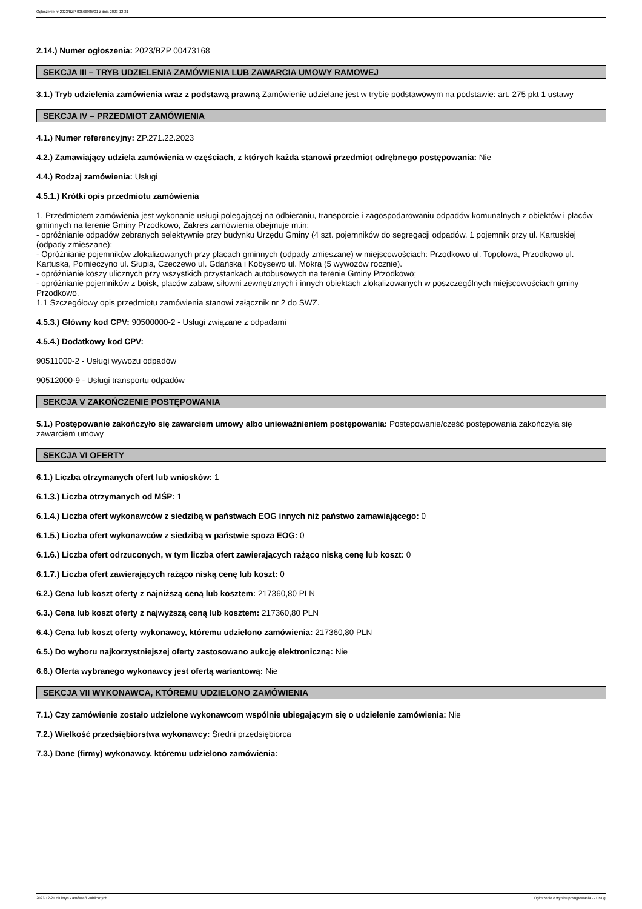Ogłoszenie nr 2023/BZP 00566985/01 z dnia 2023-12-21
2.14.) Numer ogłoszenia: 2023/BZP 00473168
SEKCJA III – TRYB UDZIELENIA ZAMÓWIENIA LUB ZAWARCIA UMOWY RAMOWEJ
3.1.) Tryb udzielenia zamówienia wraz z podstawą prawną Zamówienie udzielane jest w trybie podstawowym na podstawie: art. 275 pkt 1 ustawy
SEKCJA IV – PRZEDMIOT ZAMÓWIENIA
4.1.) Numer referencyjny: ZP.271.22.2023
4.2.) Zamawiający udziela zamówienia w częściach, z których każda stanowi przedmiot odrębnego postępowania: Nie
4.4.) Rodzaj zamówienia: Usługi
4.5.1.) Krótki opis przedmiotu zamówienia
1. Przedmiotem zamówienia jest wykonanie usługi polegającej na odbieraniu, transporcie i zagospodarowaniu odpadów komunalnych z obiektów i placów gminnych na terenie Gminy Przodkowo, Zakres zamówienia obejmuje m.in:
- opróżnianie odpadów zebranych selektywnie przy budynku Urzędu Gminy (4 szt. pojemników do segregacji odpadów, 1 pojemnik przy ul. Kartuskiej (odpady zmieszane);
- Opróżnianie pojemników zlokalizowanych przy placach gminnych (odpady zmieszane) w miejscowościach: Przodkowo ul. Topolowa, Przodkowo ul. Kartuska, Pomieczyno ul. Słupia, Czeczewo ul. Gdańska i Kobysewo ul. Mokra (5 wywozów rocznie).
- opróżnianie koszy ulicznych przy wszystkich przystankach autobusowych na terenie Gminy Przodkowo;
- opróżnianie pojemników z boisk, placów zabaw, siłowni zewnętrznych i innych obiektach zlokalizowanych w poszczególnych miejscowościach gminy Przodkowo.
1.1 Szczegółowy opis przedmiotu zamówienia stanowi załącznik nr 2 do SWZ.
4.5.3.) Główny kod CPV: 90500000-2 - Usługi związane z odpadami
4.5.4.) Dodatkowy kod CPV:
90511000-2 - Usługi wywozu odpadów
90512000-9 - Usługi transportu odpadów
SEKCJA V ZAKOŃCZENIE POSTĘPOWANIA
5.1.) Postępowanie zakończyło się zawarciem umowy albo unieważnieniem postępowania: Postępowanie/cześć postępowania zakończyła się zawarciem umowy
SEKCJA VI OFERTY
6.1.) Liczba otrzymanych ofert lub wniosków: 1
6.1.3.) Liczba otrzymanych od MŚP: 1
6.1.4.) Liczba ofert wykonawców z siedzibą w państwach EOG innych niż państwo zamawiającego: 0
6.1.5.) Liczba ofert wykonawców z siedzibą w państwie spoza EOG: 0
6.1.6.) Liczba ofert odrzuconych, w tym liczba ofert zawierających rażąco niską cenę lub koszt: 0
6.1.7.) Liczba ofert zawierających rażąco niską cenę lub koszt: 0
6.2.) Cena lub koszt oferty z najniższą ceną lub kosztem: 217360,80 PLN
6.3.) Cena lub koszt oferty z najwyższą ceną lub kosztem: 217360,80 PLN
6.4.) Cena lub koszt oferty wykonawcy, któremu udzielono zamówienia: 217360,80 PLN
6.5.) Do wyboru najkorzystniejszej oferty zastosowano aukcję elektroniczną: Nie
6.6.) Oferta wybranego wykonawcy jest ofertą wariantową: Nie
SEKCJA VII WYKONAWCA, KTÓREMU UDZIELONO ZAMÓWIENIA
7.1.) Czy zamówienie zostało udzielone wykonawcom wspólnie ubiegającym się o udzielenie zamówienia: Nie
7.2.) Wielkość przedsiębiorstwa wykonawcy: Średni przedsiębiorca
7.3.) Dane (firmy) wykonawcy, któremu udzielono zamówienia:
2023-12-21 Biuletyn Zamówień Publicznych Ogłoszenie o wyniku postępowania - - Usługi